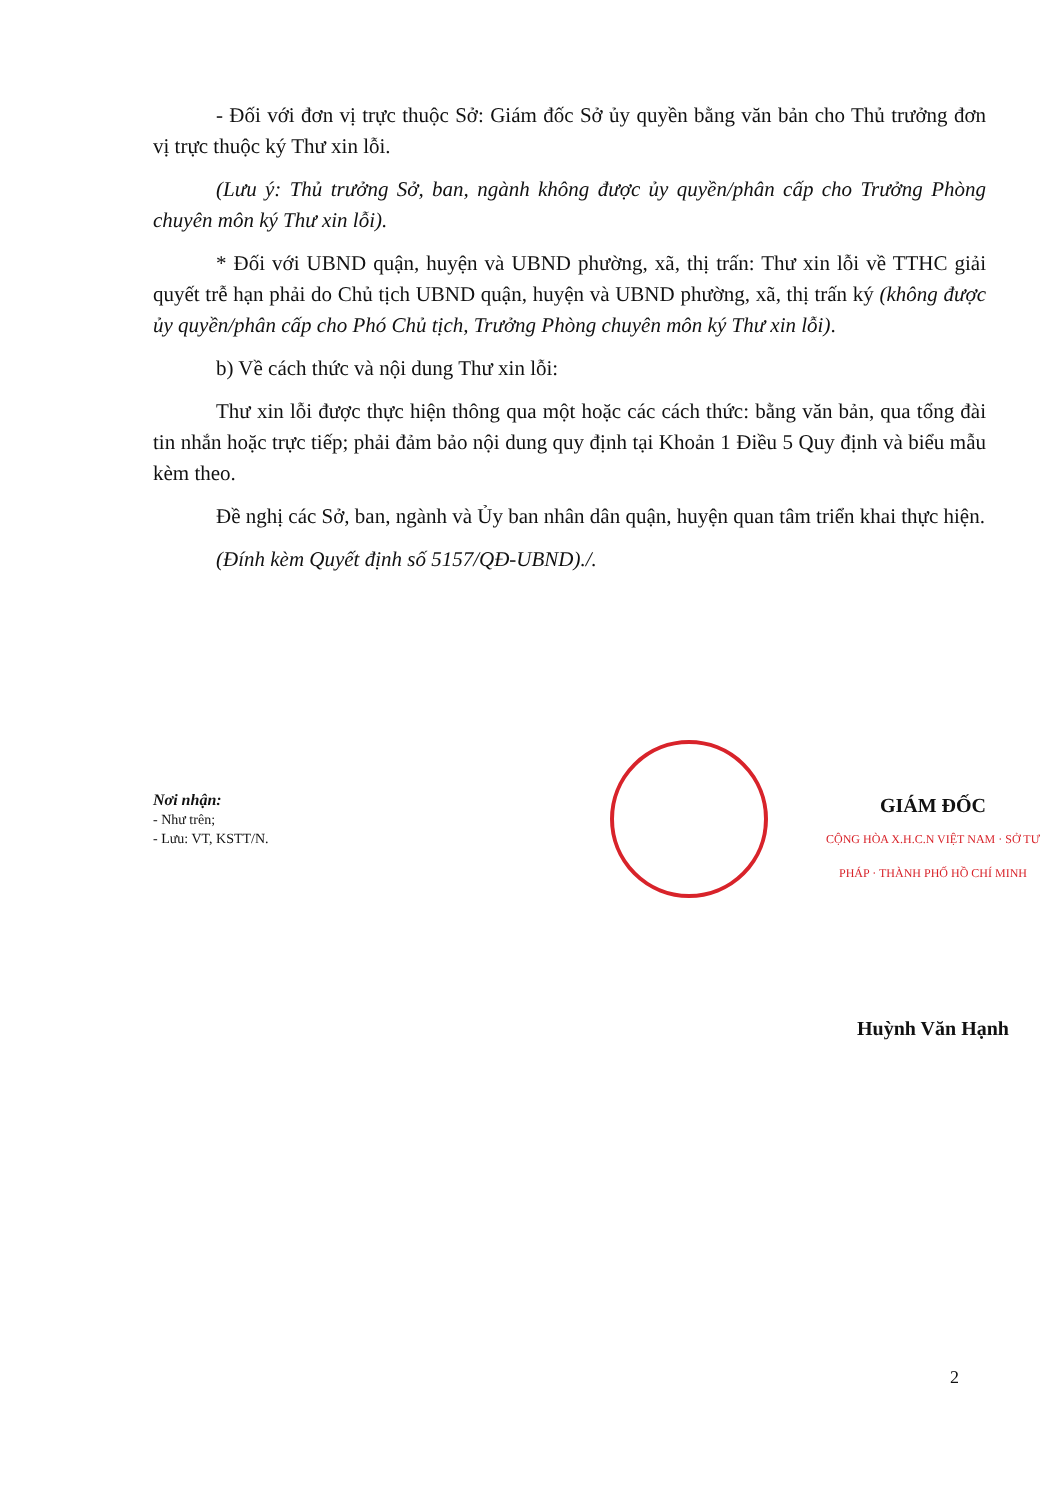- Đối với đơn vị trực thuộc Sở: Giám đốc Sở ủy quyền bằng văn bản cho Thủ trưởng đơn vị trực thuộc ký Thư xin lỗi.
(Lưu ý: Thủ trưởng Sở, ban, ngành không được ủy quyền/phân cấp cho Trưởng Phòng chuyên môn ký Thư xin lỗi).
* Đối với UBND quận, huyện và UBND phường, xã, thị trấn: Thư xin lỗi về TTHC giải quyết trễ hạn phải do Chủ tịch UBND quận, huyện và UBND phường, xã, thị trấn ký (không được ủy quyền/phân cấp cho Phó Chủ tịch, Trưởng Phòng chuyên môn ký Thư xin lỗi).
b) Về cách thức và nội dung Thư xin lỗi:
Thư xin lỗi được thực hiện thông qua một hoặc các cách thức: bằng văn bản, qua tổng đài tin nhắn hoặc trực tiếp; phải đảm bảo nội dung quy định tại Khoản 1 Điều 5 Quy định và biểu mẫu kèm theo.
Đề nghị các Sở, ban, ngành và Ủy ban nhân dân quận, huyện quan tâm triển khai thực hiện.
(Đính kèm Quyết định số 5157/QĐ-UBND)./.
Nơi nhận:
- Như trên;
- Lưu: VT, KSTT/N.
GIÁM ĐỐC
CỘNG HÒA X.H.C.N VIỆT NAM · SỞ TƯ PHÁP · THÀNH PHỐ HỒ CHÍ MINH
Huỳnh Văn Hạnh
2